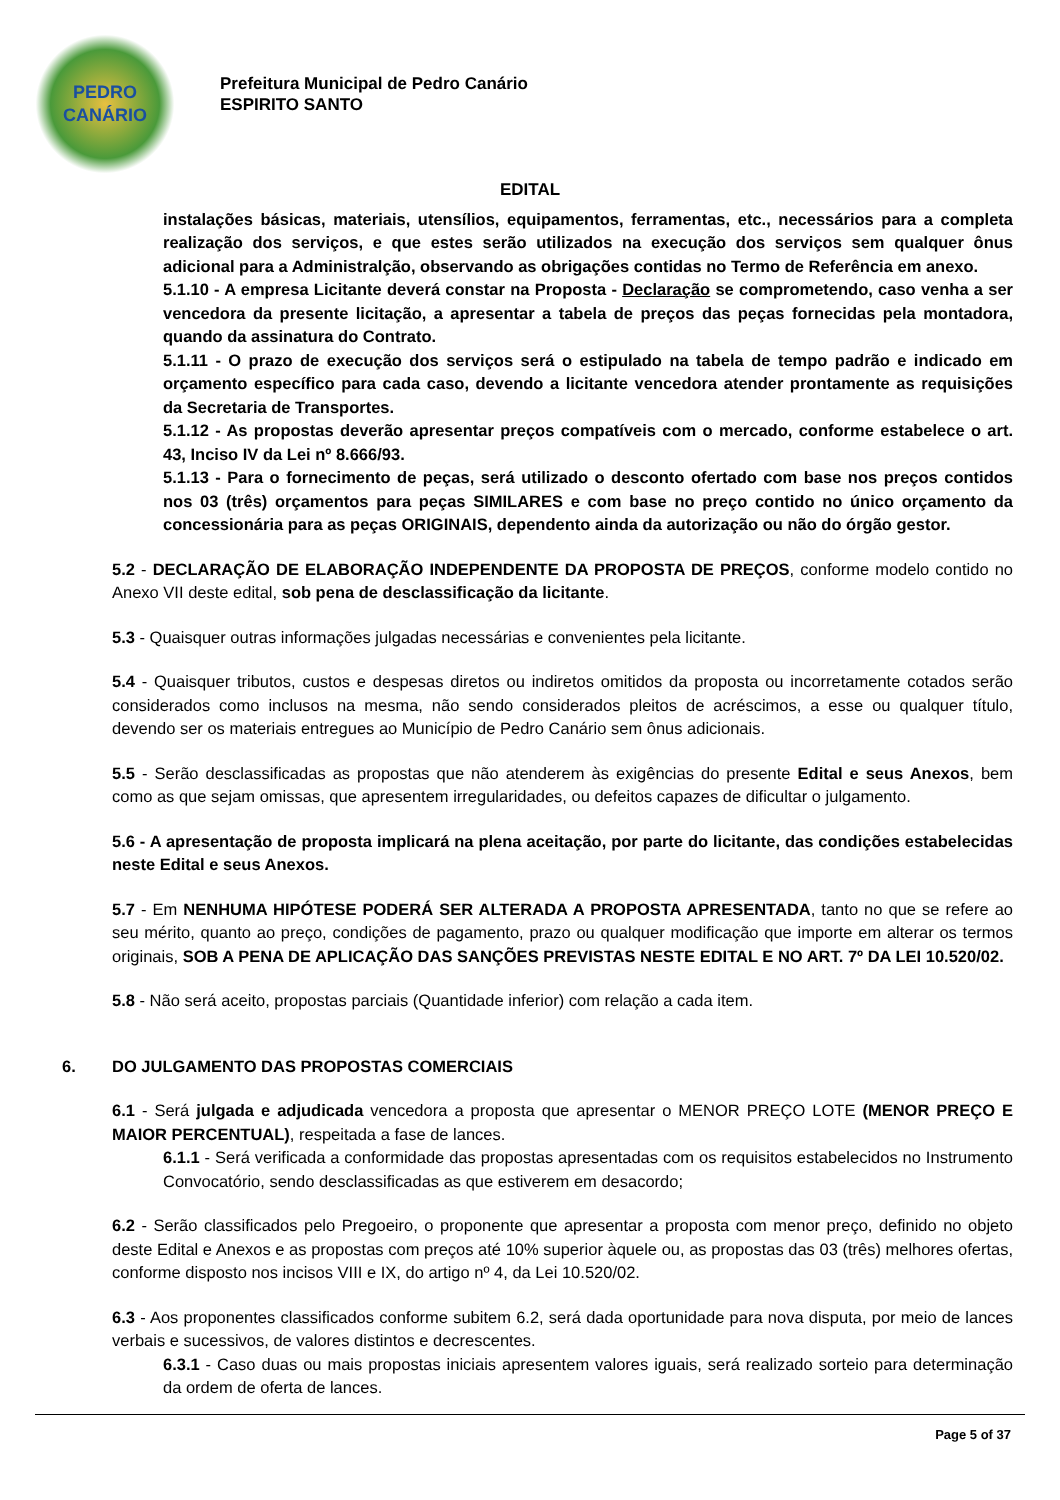PEDRO
CANÁRIO
Prefeitura Municipal de Pedro Canário
ESPIRITO SANTO
EDITAL
instalações básicas, materiais, utensílios, equipamentos, ferramentas, etc., necessários para a completa realização dos serviços, e que estes serão utilizados na execução dos serviços sem qualquer ônus adicional para a Administralção, observando as obrigações contidas no Termo de Referência em anexo.
5.1.10 - A empresa Licitante deverá constar na Proposta - Declaração se comprometendo, caso venha a ser vencedora da presente licitação, a apresentar a tabela de preços das peças fornecidas pela montadora, quando da assinatura do Contrato.
5.1.11 - O prazo de execução dos serviços será o estipulado na tabela de tempo padrão e indicado em orçamento específico para cada caso, devendo a licitante vencedora atender prontamente as requisições da Secretaria de Transportes.
5.1.12 - As propostas deverão apresentar preços compatíveis com o mercado, conforme estabelece o art. 43, Inciso IV da Lei nº 8.666/93.
5.1.13 - Para o fornecimento de peças, será utilizado o desconto ofertado com base nos preços contidos nos 03 (três) orçamentos para peças SIMILARES e com base no preço contido no único orçamento da concessionária para as peças ORIGINAIS, dependento ainda da autorização ou não do órgão gestor.
5.2 - DECLARAÇÃO DE ELABORAÇÃO INDEPENDENTE DA PROPOSTA DE PREÇOS, conforme modelo contido no Anexo VII deste edital, sob pena de desclassificação da licitante.
5.3 - Quaisquer outras informações julgadas necessárias e convenientes pela licitante.
5.4 - Quaisquer tributos, custos e despesas diretos ou indiretos omitidos da proposta ou incorretamente cotados serão considerados como inclusos na mesma, não sendo considerados pleitos de acréscimos, a esse ou qualquer título, devendo ser os materiais entregues ao Município de Pedro Canário sem ônus adicionais.
5.5 - Serão desclassificadas as propostas que não atenderem às exigências do presente Edital e seus Anexos, bem como as que sejam omissas, que apresentem irregularidades, ou defeitos capazes de dificultar o julgamento.
5.6 - A apresentação de proposta implicará na plena aceitação, por parte do licitante, das condições estabelecidas neste Edital e seus Anexos.
5.7 - Em NENHUMA HIPÓTESE PODERÁ SER ALTERADA A PROPOSTA APRESENTADA, tanto no que se refere ao seu mérito, quanto ao preço, condições de pagamento, prazo ou qualquer modificação que importe em alterar os termos originais, SOB A PENA DE APLICAÇÃO DAS SANÇÕES PREVISTAS NESTE EDITAL E NO ART. 7º DA LEI 10.520/02.
5.8 - Não será aceito, propostas parciais (Quantidade inferior) com relação a cada item.
6. DO JULGAMENTO DAS PROPOSTAS COMERCIAIS
6.1 - Será julgada e adjudicada vencedora a proposta que apresentar o MENOR PREÇO LOTE (MENOR PREÇO E MAIOR PERCENTUAL), respeitada a fase de lances.
6.1.1 - Será verificada a conformidade das propostas apresentadas com os requisitos estabelecidos no Instrumento Convocatório, sendo desclassificadas as que estiverem em desacordo;
6.2 - Serão classificados pelo Pregoeiro, o proponente que apresentar a proposta com menor preço, definido no objeto deste Edital e Anexos e as propostas com preços até 10% superior àquele ou, as propostas das 03 (três) melhores ofertas, conforme disposto nos incisos VIII e IX, do artigo nº 4, da Lei 10.520/02.
6.3 - Aos proponentes classificados conforme subitem 6.2, será dada oportunidade para nova disputa, por meio de lances verbais e sucessivos, de valores distintos e decrescentes.
6.3.1 - Caso duas ou mais propostas iniciais apresentem valores iguais, será realizado sorteio para determinação da ordem de oferta de lances.
Page 5 of 37